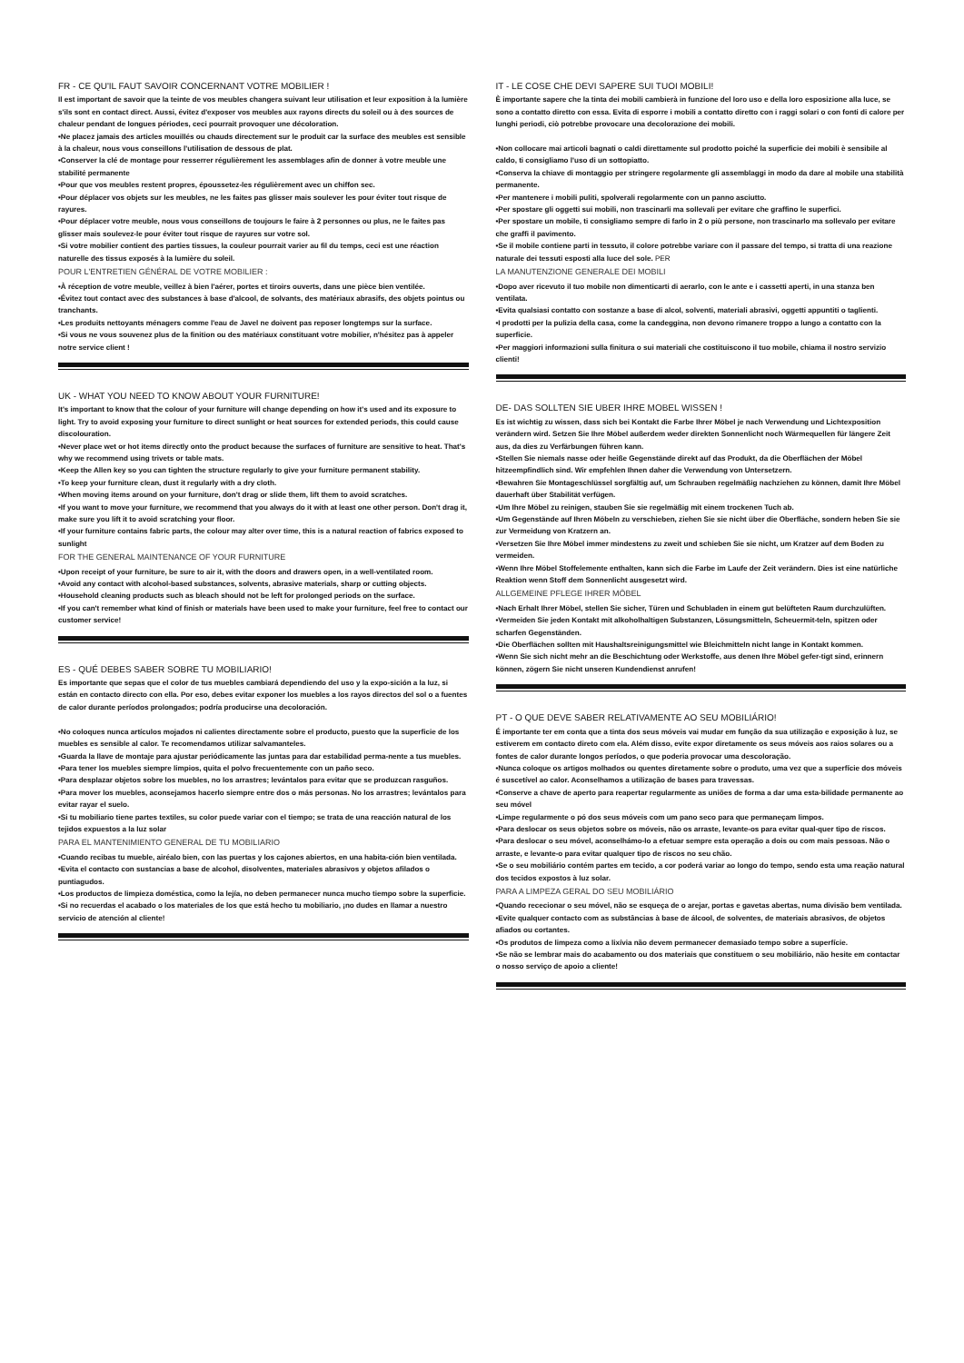FR - CE QU'IL FAUT SAVOIR CONCERNANT VOTRE MOBILIER !
Il est important de savoir que la teinte de vos meubles changera suivant leur utilisation et leur exposition à la lumière s'ils sont en contact direct. Aussi, évitez d'exposer vos meubles aux rayons directs du soleil ou à des sources de chaleur pendant de longues périodes, ceci pourrait provoquer une décoloration.
•Ne placez jamais des articles mouillés ou chauds directement sur le produit car la surface des meubles est sensible à la chaleur, nous vous conseillons l'utilisation de dessous de plat.
•Conserver la clé de montage pour resserrer régulièrement les assemblages afin de donner à votre meuble une stabilité permanente
•Pour que vos meubles restent propres, époussetez-les régulièrement avec un chiffon sec.
•Pour déplacer vos objets sur les meubles, ne les faites pas glisser mais soulever les pour éviter tout risque de rayures.
•Pour déplacer votre meuble, nous vous conseillons de toujours le faire à 2 personnes ou plus, ne le faites pas glisser mais soulevez-le pour éviter tout risque de rayures sur votre sol.
•Si votre mobilier contient des parties tissues, la couleur pourrait varier au fil du temps, ceci est une réaction naturelle des tissus exposés à la lumière du soleil.
POUR L'ENTRETIEN GÉNÉRAL DE VOTRE MOBILIER :
•À réception de votre meuble, veillez à bien l'aérer, portes et tiroirs ouverts, dans une pièce bien ventilée.
•Évitez tout contact avec des substances à base d'alcool, de solvants, des matériaux abrasifs, des objets pointus ou tranchants.
•Les produits nettoyants ménagers comme l'eau de Javel ne doivent pas reposer longtemps sur la surface.
•Si vous ne vous souvenez plus de la finition ou des matériaux constituant votre mobilier, n'hésitez pas à appeler notre service client !
UK - WHAT YOU NEED TO KNOW ABOUT YOUR FURNITURE!
It's important to know that the colour of your furniture will change depending on how it's used and its exposure to light. Try to avoid exposing your furniture to direct sunlight or heat sources for extended periods, this could cause discolouration.
•Never place wet or hot items directly onto the product because the surfaces of furniture are sensitive to heat. That's why we recommend using trivets or table mats.
•Keep the Allen key so you can tighten the structure regularly to give your furniture permanent stability.
•To keep your furniture clean, dust it regularly with a dry cloth.
•When moving items around on your furniture, don't drag or slide them, lift them to avoid scratches.
•If you want to move your furniture, we recommend that you always do it with at least one other person. Don't drag it, make sure you lift it to avoid scratching your floor.
•If your furniture contains fabric parts, the colour may alter over time, this is a natural reaction of fabrics exposed to sunlight
FOR THE GENERAL MAINTENANCE OF YOUR FURNITURE
•Upon receipt of your furniture, be sure to air it, with the doors and drawers open, in a well-ventilated room.
•Avoid any contact with alcohol-based substances, solvents, abrasive materials, sharp or cutting objects.
•Household cleaning products such as bleach should not be left for prolonged periods on the surface.
•If you can't remember what kind of finish or materials have been used to make your furniture, feel free to contact our customer service!
ES - QUÉ DEBES SABER SOBRE TU MOBILIARIO!
Es importante que sepas que el color de tus muebles cambiará dependiendo del uso y la expo-sición a la luz, si están en contacto directo con ella. Por eso, debes evitar exponer los muebles a los rayos directos del sol o a fuentes de calor durante períodos prolongados; podría producirse una decoloración.
•No coloques nunca artículos mojados ni calientes directamente sobre el producto, puesto que la superficie de los muebles es sensible al calor. Te recomendamos utilizar salvamanteles.
•Guarda la llave de montaje para ajustar periódicamente las juntas para dar estabilidad perma-nente a tus muebles.
•Para tener los muebles siempre limpios, quita el polvo frecuentemente con un paño seco.
•Para desplazar objetos sobre los muebles, no los arrastres; levántalos para evitar que se produzcan rasguños.
•Para mover los muebles, aconsejamos hacerlo siempre entre dos o más personas. No los arrastres; levántalos para evitar rayar el suelo.
•Si tu mobiliario tiene partes textiles, su color puede variar con el tiempo; se trata de una reacción natural de los tejidos expuestos a la luz solar
PARA EL MANTENIMIENTO GENERAL DE TU MOBILIARIO
•Cuando recibas tu mueble, airéalo bien, con las puertas y los cajones abiertos, en una habita-ción bien ventilada.
•Evita el contacto con sustancias a base de alcohol, disolventes, materiales abrasivos y objetos afilados o puntiagudos.
•Los productos de limpieza doméstica, como la lejía, no deben permanecer nunca mucho tiempo sobre la superficie.
•Si no recuerdas el acabado o los materiales de los que está hecho tu mobiliario, ¡no dudes en llamar a nuestro servicio de atención al cliente!
IT - LE COSE CHE DEVI SAPERE SUI TUOI MOBILI!
È importante sapere che la tinta dei mobili cambierà in funzione del loro uso e della loro esposizione alla luce, se sono a contatto diretto con essa. Evita di esporre i mobili a contatto diretto con i raggi solari o con fonti di calore per lunghi periodi, ciò potrebbe provocare una decolorazione dei mobili.
•Non collocare mai articoli bagnati o caldi direttamente sul prodotto poiché la superficie dei mobili è sensibile al caldo, ti consigliamo l'uso di un sottopiatto.
•Conserva la chiave di montaggio per stringere regolarmente gli assemblaggi in modo da dare al mobile una stabilità permanente.
•Per mantenere i mobili puliti, spolverali regolarmente con un panno asciutto.
•Per spostare gli oggetti sui mobili, non trascinarli ma sollevali per evitare che graffino le superfici.
•Per spostare un mobile, ti consigliamo sempre di farlo in 2 o più persone, non trascinarlo ma sollevalo per evitare che graffi il pavimento.
•Se il mobile contiene parti in tessuto, il colore potrebbe variare con il passare del tempo, si tratta di una reazione naturale dei tessuti esposti alla luce del sole. PER
LA MANUTENZIONE GENERALE DEI MOBILI
•Dopo aver ricevuto il tuo mobile non dimenticarti di aerarlo, con le ante e i cassetti aperti, in una stanza ben ventilata.
•Evita qualsiasi contatto con sostanze a base di alcol, solventi, materiali abrasivi, oggetti appuntiti o taglienti.
•I prodotti per la pulizia della casa, come la candeggina, non devono rimanere troppo a lungo a contatto con la superficie.
•Per maggiori informazioni sulla finitura o sui materiali che costituiscono il tuo mobile, chiama il nostro servizio clienti!
DE- DAS SOLLTEN SIE UBER IHRE MOBEL WISSEN !
Es ist wichtig zu wissen, dass sich bei Kontakt die Farbe Ihrer Möbel je nach Verwendung und Lichtexposition verändern wird. Setzen Sie Ihre Möbel außerdem weder direkten Sonnenlicht noch Wärmequellen für längere Zeit aus, da dies zu Verfärbungen führen kann.
•Stellen Sie niemals nasse oder heiße Gegenstände direkt auf das Produkt, da die Oberflächen der Möbel hitzeempfindlich sind. Wir empfehlen Ihnen daher die Verwendung von Untersetzern.
•Bewahren Sie Montageschlüssel sorgfältig auf, um Schrauben regelmäßig nachziehen zu können, damit Ihre Möbel dauerhaft über Stabilität verfügen.
•Um Ihre Möbel zu reinigen, stauben Sie sie regelmäßig mit einem trockenen Tuch ab.
•Um Gegenstände auf Ihren Möbeln zu verschieben, ziehen Sie sie nicht über die Oberfläche, sondern heben Sie sie zur Vermeidung von Kratzern an.
•Versetzen Sie Ihre Möbel immer mindestens zu zweit und schieben Sie sie nicht, um Kratzer auf dem Boden zu vermeiden.
•Wenn Ihre Möbel Stoffelemente enthalten, kann sich die Farbe im Laufe der Zeit verändern. Dies ist eine natürliche Reaktion wenn Stoff dem Sonnenlicht ausgesetzt wird.
ALLGEMEINE PFLEGE IHRER MÖBEL
•Nach Erhalt Ihrer Möbel, stellen Sie sicher, Türen und Schubladen in einem gut belüfteten Raum durchzulüften.
•Vermeiden Sie jeden Kontakt mit alkoholhaltigen Substanzen, Lösungsmitteln, Scheuermit-teln, spitzen oder scharfen Gegenständen.
•Die Oberflächen sollten mit Haushaltsreinigungsmittel wie Bleichmitteln nicht lange in Kontakt kommen.
•Wenn Sie sich nicht mehr an die Beschichtung oder Werkstoffe, aus denen Ihre Möbel gefer-tigt sind, erinnern können, zögern Sie nicht unseren Kundendienst anrufen!
PT - O QUE DEVE SABER RELATIVAMENTE AO SEU MOBILIÁRIO!
É importante ter em conta que a tinta dos seus móveis vai mudar em função da sua utilização e exposição à luz, se estiverem em contacto direto com ela. Além disso, evite expor diretamente os seus móveis aos raios solares ou a fontes de calor durante longos períodos, o que poderia provocar uma descoloração.
•Nunca coloque os artigos molhados ou quentes diretamente sobre o produto, uma vez que a superfície dos móveis é suscetível ao calor. Aconselhamos a utilização de bases para travessas.
•Conserve a chave de aperto para reapertar regularmente as uniões de forma a dar uma esta-bilidade permanente ao seu móvel
•Limpe regularmente o pó dos seus móveis com um pano seco para que permaneçam limpos.
•Para deslocar os seus objetos sobre os móveis, não os arraste, levante-os para evitar qual-quer tipo de riscos.
•Para deslocar o seu móvel, aconselhámo-lo a efetuar sempre esta operação a dois ou com mais pessoas. Não o arraste, e levante-o para evitar qualquer tipo de riscos no seu chão.
•Se o seu mobiliário contém partes em tecido, a cor poderá variar ao longo do tempo, sendo esta uma reação natural dos tecidos expostos à luz solar.
PARA A LIMPEZA GERAL DO SEU MOBILIÁRIO
•Quando rececionar o seu móvel, não se esqueça de o arejar, portas e gavetas abertas, numa divisão bem ventilada.
•Evite qualquer contacto com as substâncias à base de álcool, de solventes, de materiais abrasivos, de objetos afiados ou cortantes.
•Os produtos de limpeza como a lixívia não devem permanecer demasiado tempo sobre a superfície.
•Se não se lembrar mais do acabamento ou dos materiais que constituem o seu mobiliário, não hesite em contactar o nosso serviço de apoio a cliente!